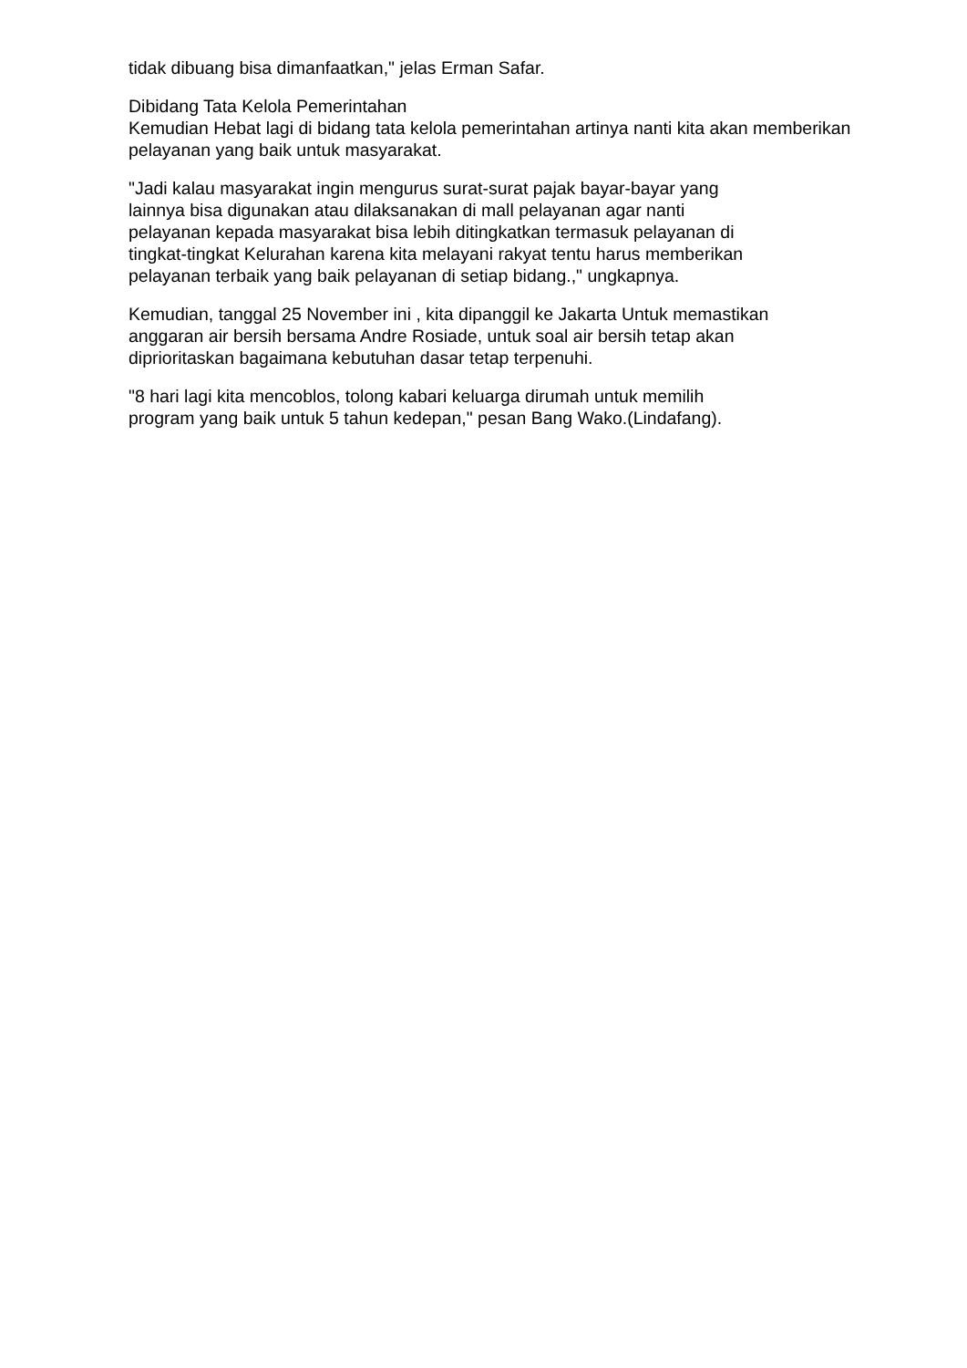tidak dibuang bisa dimanfaatkan," jelas Erman Safar.
Dibidang Tata Kelola Pemerintahan
Kemudian Hebat lagi di bidang tata kelola pemerintahan artinya nanti kita akan memberikan pelayanan yang baik untuk masyarakat.
"Jadi kalau masyarakat ingin mengurus surat-surat pajak bayar-bayar yang
lainnya bisa digunakan atau dilaksanakan di mall pelayanan agar nanti
pelayanan kepada masyarakat bisa lebih ditingkatkan termasuk pelayanan di
tingkat-tingkat Kelurahan karena kita melayani rakyat tentu harus memberikan
pelayanan terbaik yang baik pelayanan di setiap bidang.," ungkapnya.
Kemudian, tanggal 25 November ini , kita dipanggil ke Jakarta Untuk memastikan
anggaran air bersih bersama Andre Rosiade, untuk soal air bersih tetap akan
diprioritaskan bagaimana kebutuhan dasar tetap terpenuhi.
"8 hari lagi kita mencoblos, tolong kabari keluarga dirumah untuk memilih
program yang baik untuk 5 tahun kedepan," pesan Bang Wako.(Lindafang).